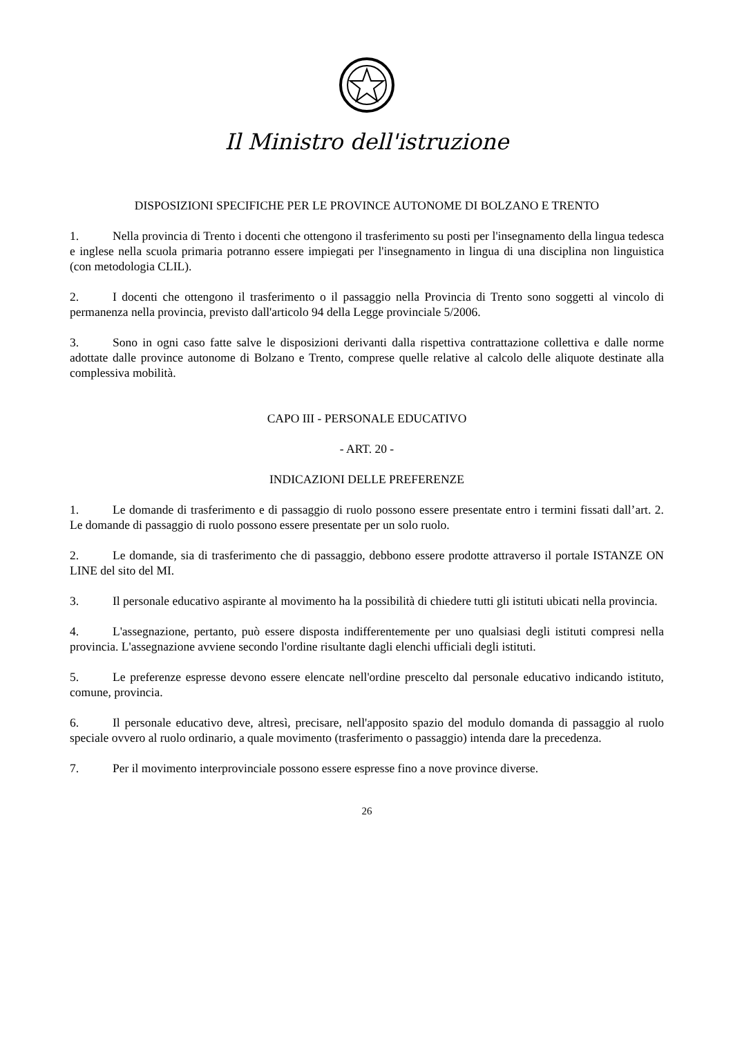Il Ministro dell'istruzione
DISPOSIZIONI SPECIFICHE PER LE PROVINCE AUTONOME DI BOLZANO E TRENTO
1. Nella provincia di Trento i docenti che ottengono il trasferimento su posti per l'insegnamento della lingua tedesca e inglese nella scuola primaria potranno essere impiegati per l'insegnamento in lingua di una disciplina non linguistica (con metodologia CLIL).
2. I docenti che ottengono il trasferimento o il passaggio nella Provincia di Trento sono soggetti al vincolo di permanenza nella provincia, previsto dall'articolo 94 della Legge provinciale 5/2006.
3. Sono in ogni caso fatte salve le disposizioni derivanti dalla rispettiva contrattazione collettiva e dalle norme adottate dalle province autonome di Bolzano e Trento, comprese quelle relative al calcolo delle aliquote destinate alla complessiva mobilità.
CAPO III - PERSONALE EDUCATIVO
- ART. 20 -
INDICAZIONI DELLE PREFERENZE
1. Le domande di trasferimento e di passaggio di ruolo possono essere presentate entro i termini fissati dall’art. 2. Le domande di passaggio di ruolo possono essere presentate per un solo ruolo.
2. Le domande, sia di trasferimento che di passaggio, debbono essere prodotte attraverso il portale ISTANZE ON LINE del sito del MI.
3. Il personale educativo aspirante al movimento ha la possibilità di chiedere tutti gli istituti ubicati nella provincia.
4. L'assegnazione, pertanto, può essere disposta indifferentemente per uno qualsiasi degli istituti compresi nella provincia. L'assegnazione avviene secondo l'ordine risultante dagli elenchi ufficiali degli istituti.
5. Le preferenze espresse devono essere elencate nell'ordine prescelto dal personale educativo indicando istituto, comune, provincia.
6. Il personale educativo deve, altresì, precisare, nell'apposito spazio del modulo domanda di passaggio al ruolo speciale ovvero al ruolo ordinario, a quale movimento (trasferimento o passaggio) intenda dare la precedenza.
7. Per il movimento interprovinciale possono essere espresse fino a nove province diverse.
26